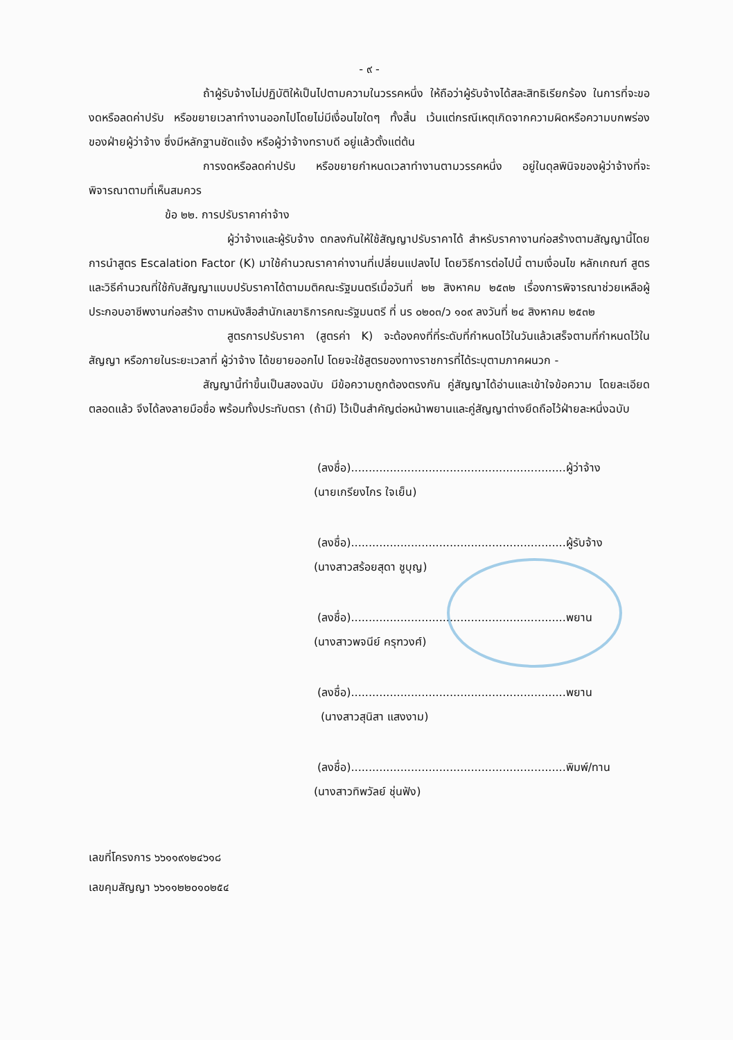- ๙ -
ถ้าผู้รับจ้างไม่ปฏิบัติให้เป็นไปตามความในวรรคหนึ่ง ให้ถือว่าผู้รับจ้างได้สละสิทธิเรียกร้อง ในการที่จะของดหรือลดค่าปรับ หรือขยายเวลาทำงานออกไปโดยไม่มีเงื่อนไขใดๆ ทั้งสิ้น เว้นแต่กรณีเหตุเกิดจากความผิดหรือความบกพร่องของฝ่ายผู้ว่าจ้าง ซึ่งมีหลักฐานชัดแจ้ง หรือผู้ว่าจ้างทราบดี อยู่แล้วตั้งแต่ต้น
การงดหรือลดค่าปรับ หรือขยายกำหนดเวลาทำงานตามวรรคหนึ่ง อยู่ในดุลพินิจของผู้ว่าจ้างที่จะพิจารณาตามที่เห็นสมควร
ข้อ ๒๒. การปรับราคาค่าจ้าง
ผู้ว่าจ้างและผู้รับจ้าง ตกลงกันให้ใช้สัญญาปรับราคาได้ สำหรับราคางานก่อสร้างตามสัญญานี้โดยการนำสูตร Escalation Factor (K) มาใช้คำนวณราคาค่างานที่เปลี่ยนแปลงไป โดยวิธีการต่อไปนี้ ตามเงื่อนไข หลักเกณฑ์ สูตรและวิธีคำนวณที่ใช้กับสัญญาแบบปรับราคาได้ตามมติคณะรัฐมนตรีเมื่อวันที่ ๒๒ สิงหาคม ๒๕๓๒ เรื่องการพิจารณาช่วยเหลือผู้ประกอบอาชีพงานก่อสร้าง ตามหนังสือสำนักเลขาธิการคณะรัฐมนตรี ที่ นร ๐๒๐๓/ว ๑๐๙ ลงวันที่ ๒๔ สิงหาคม ๒๕๓๒
สูตรการปรับราคา (สูตรค่า K) จะต้องคงที่ที่ระดับที่กำหนดไว้ในวันแล้วเสร็จตามที่กำหนดไว้ในสัญญา หรือภายในระยะเวลาที่ ผู้ว่าจ้าง ได้ขยายออกไป โดยจะใช้สูตรของทางราชการที่ได้ระบุตามภาคผนวก -
สัญญานี้ทำขึ้นเป็นสองฉบับ มีข้อความถูกต้องตรงกัน คู่สัญญาได้อ่านและเข้าใจข้อความ โดยละเอียดตลอดแล้ว จึงได้ลงลายมือชื่อ พร้อมทั้งประทับตรา (ถ้ามี) ไว้เป็นสำคัญต่อหน้าพยานและคู่สัญญาต่างยึดถือไว้ฝ่ายละหนึ่งฉบับ
(ลงชื่อ).............................................................ผู้ว่าจ้าง
(นายเกรียงไกร ใจเย็น)
(ลงชื่อ).............................................................ผู้รับจ้าง
(นางสาวสร้อยสุดา ชูบุญ)
(ลงชื่อ).............................................................พยาน
(นางสาวพจนีย์ ครุฑวงศ์)
(ลงชื่อ).............................................................พยาน
(นางสาวสุนิสา แสงงาม)
(ลงชื่อ).............................................................พิมพ์/ทาน
(นางสาวทิพวัลย์ ชุ่นฟัง)
เลขที่โครงการ ๖๖๑๑๙๑๒๔๖๑๘
เลขคุมสัญญา ๖๖๑๑๒๒๐๑๐๒๕๔